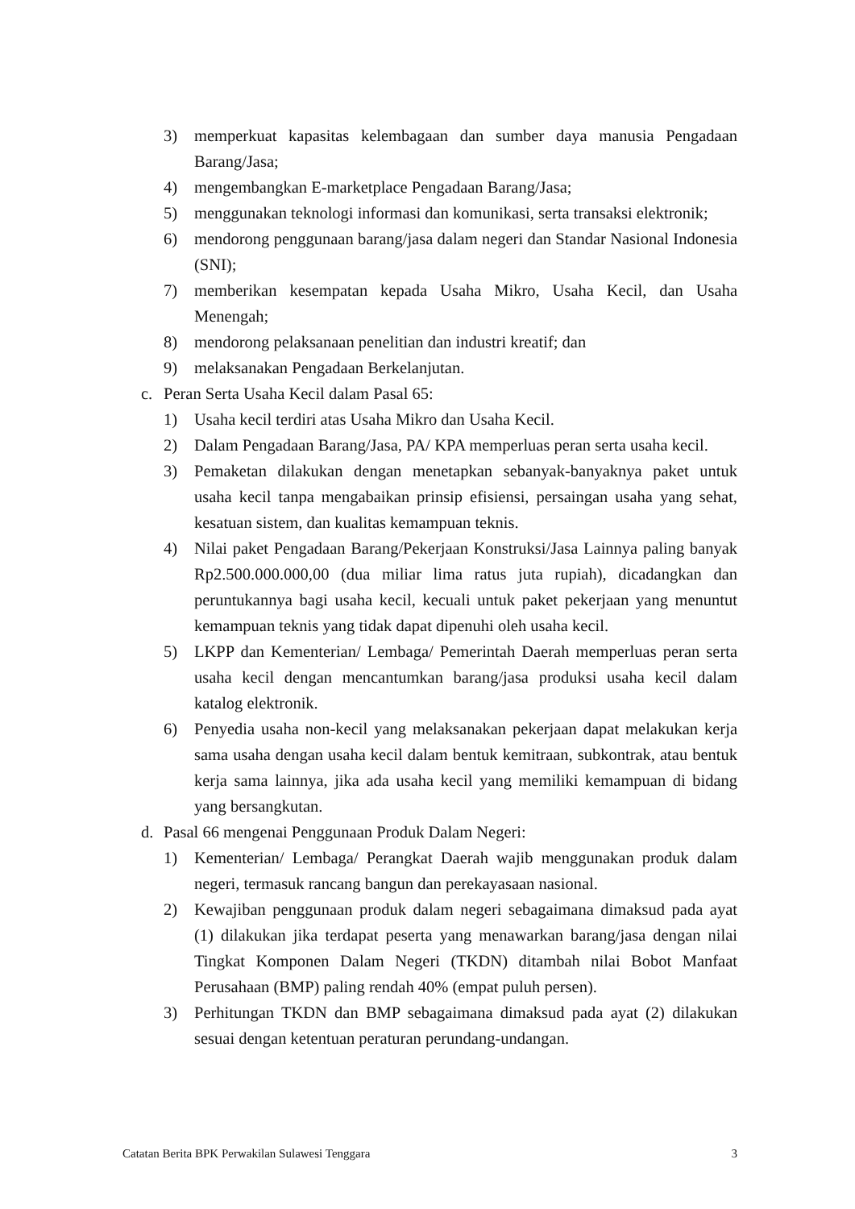3) memperkuat kapasitas kelembagaan dan sumber daya manusia Pengadaan Barang/Jasa;
4) mengembangkan E-marketplace Pengadaan Barang/Jasa;
5) menggunakan teknologi informasi dan komunikasi, serta transaksi elektronik;
6) mendorong penggunaan barang/jasa dalam negeri dan Standar Nasional Indonesia (SNI);
7) memberikan kesempatan kepada Usaha Mikro, Usaha Kecil, dan Usaha Menengah;
8) mendorong pelaksanaan penelitian dan industri kreatif; dan
9) melaksanakan Pengadaan Berkelanjutan.
c. Peran Serta Usaha Kecil dalam Pasal 65:
1) Usaha kecil terdiri atas Usaha Mikro dan Usaha Kecil.
2) Dalam Pengadaan Barang/Jasa, PA/ KPA memperluas peran serta usaha kecil.
3) Pemaketan dilakukan dengan menetapkan sebanyak-banyaknya paket untuk usaha kecil tanpa mengabaikan prinsip efisiensi, persaingan usaha yang sehat, kesatuan sistem, dan kualitas kemampuan teknis.
4) Nilai paket Pengadaan Barang/Pekerjaan Konstruksi/Jasa Lainnya paling banyak Rp2.500.000.000,00 (dua miliar lima ratus juta rupiah), dicadangkan dan peruntukannya bagi usaha kecil, kecuali untuk paket pekerjaan yang menuntut kemampuan teknis yang tidak dapat dipenuhi oleh usaha kecil.
5) LKPP dan Kementerian/ Lembaga/ Pemerintah Daerah memperluas peran serta usaha kecil dengan mencantumkan barang/jasa produksi usaha kecil dalam katalog elektronik.
6) Penyedia usaha non-kecil yang melaksanakan pekerjaan dapat melakukan kerja sama usaha dengan usaha kecil dalam bentuk kemitraan, subkontrak, atau bentuk kerja sama lainnya, jika ada usaha kecil yang memiliki kemampuan di bidang yang bersangkutan.
d. Pasal 66 mengenai Penggunaan Produk Dalam Negeri:
1) Kementerian/ Lembaga/ Perangkat Daerah wajib menggunakan produk dalam negeri, termasuk rancang bangun dan perekayasaan nasional.
2) Kewajiban penggunaan produk dalam negeri sebagaimana dimaksud pada ayat (1) dilakukan jika terdapat peserta yang menawarkan barang/jasa dengan nilai Tingkat Komponen Dalam Negeri (TKDN) ditambah nilai Bobot Manfaat Perusahaan (BMP) paling rendah 40% (empat puluh persen).
3) Perhitungan TKDN dan BMP sebagaimana dimaksud pada ayat (2) dilakukan sesuai dengan ketentuan peraturan perundang-undangan.
Catatan Berita BPK Perwakilan Sulawesi Tenggara 3